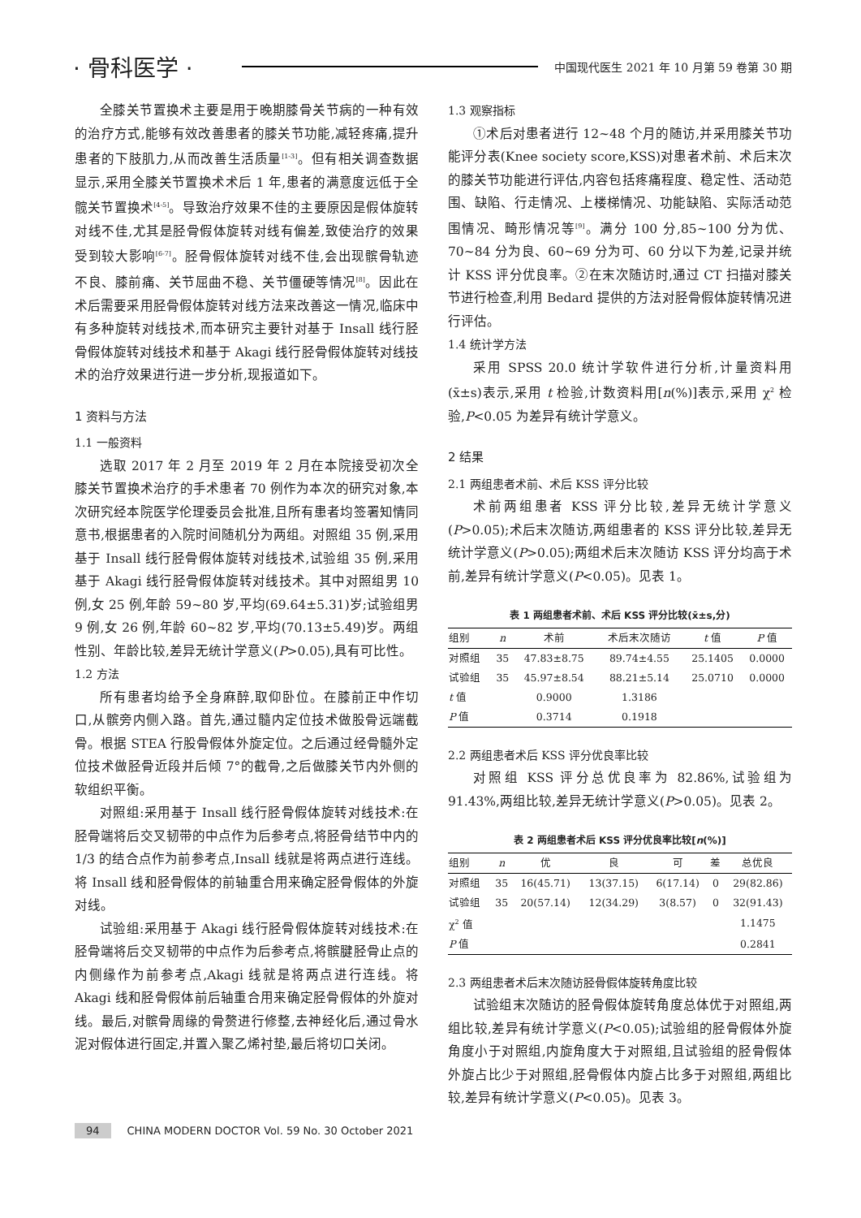· 骨科医学 · 中国现代医生 2021 年 10 月第 59 卷第 30 期
全膝关节置换术主要是用于晚期膝骨关节病的一种有效的治疗方式,能够有效改善患者的膝关节功能,减轻疼痛,提升患者的下肢肌力,从而改善生活质量<sup>[1-3]</sup>。但有相关调查数据显示,采用全膝关节置换术术后 1 年,患者的满意度远低于全髋关节置换术<sup>[4-5]</sup>。导致治疗效果不佳的主要原因是假体旋转对线不佳,尤其是胫骨假体旋转对线有偏差,致使治疗的效果受到较大影响<sup>[6-7]</sup>。胫骨假体旋转对线不佳,会出现髌骨轨迹不良、膝前痛、关节屈曲不稳、关节僵硬等情况<sup>[8]</sup>。因此在术后需要采用胫骨假体旋转对线方法来改善这一情况,临床中有多种旋转对线技术,而本研究主要针对基于 Insall 线行胫骨假体旋转对线技术和基于 Akagi 线行胫骨假体旋转对线技术的治疗效果进行进一步分析,现报道如下。
1 资料与方法
1.1 一般资料
选取 2017 年 2 月至 2019 年 2 月在本院接受初次全膝关节置换术治疗的手术患者 70 例作为本次的研究对象,本次研究经本院医学伦理委员会批准,且所有患者均签署知情同意书,根据患者的入院时间随机分为两组。对照组 35 例,采用基于 Insall 线行胫骨假体旋转对线技术,试验组 35 例,采用基于 Akagi 线行胫骨假体旋转对线技术。其中对照组男 10 例,女 25 例,年龄 59~80 岁,平均(69.64±5.31)岁;试验组男 9 例,女 26 例,年龄 60~82 岁,平均(70.13±5.49)岁。两组性别、年龄比较,差异无统计学意义(P>0.05),具有可比性。
1.2 方法
所有患者均给予全身麻醉,取仰卧位。在膝前正中作切口,从髌旁内侧入路。首先,通过髓内定位技术做股骨远端截骨。根据 STEA 行股骨假体外旋定位。之后通过经骨髓外定位技术做胫骨近段并后倾 7°的截骨,之后做膝关节内外侧的软组织平衡。
对照组:采用基于 Insall 线行胫骨假体旋转对线技术:在胫骨端将后交叉韧带的中点作为后参考点,将胫骨结节中内的 1/3 的结合点作为前参考点,Insall 线就是将两点进行连线。将 Insall 线和胫骨假体的前轴重合用来确定胫骨假体的外旋对线。
试验组:采用基于 Akagi 线行胫骨假体旋转对线技术:在胫骨端将后交叉韧带的中点作为后参考点,将髌腱胫骨止点的内侧缘作为前参考点,Akagi 线就是将两点进行连线。将 Akagi 线和胫骨假体前后轴重合用来确定胫骨假体的外旋对线。最后,对髌骨周缘的骨赘进行修整,去神经化后,通过骨水泥对假体进行固定,并置入聚乙烯衬垫,最后将切口关闭。
1.3 观察指标
①术后对患者进行 12~48 个月的随访,并采用膝关节功能评分表(Knee society score,KSS)对患者术前、术后末次的膝关节功能进行评估,内容包括疼痛程度、稳定性、活动范围、缺陷、行走情况、上楼梯情况、功能缺陷、实际活动范围情况、畸形情况等<sup>[9]</sup>。满分 100 分,85~100 分为优、70~84 分为良、60~69 分为可、60 分以下为差,记录并统计 KSS 评分优良率。②在末次随访时,通过 CT 扫描对膝关节进行检查,利用 Bedard 提供的方法对胫骨假体旋转情况进行评估。
1.4 统计学方法
采用 SPSS 20.0 统计学软件进行分析,计量资料用(x̄±s)表示,采用 t 检验,计数资料用[n(%)]表示,采用 χ<sup>2</sup> 检验,P<0.05 为差异有统计学意义。
2 结果
2.1 两组患者术前、术后 KSS 评分比较
术前两组患者 KSS 评分比较,差异无统计学意义(P>0.05);术后末次随访,两组患者的 KSS 评分比较,差异无统计学意义(P>0.05);两组术后末次随访 KSS 评分均高于术前,差异有统计学意义(P<0.05)。见表 1。
表 1 两组患者术前、术后 KSS 评分比较(x̄±s,分)
| 组别 | n | 术前 | 术后末次随访 | t 值 | P 值 |
| --- | --- | --- | --- | --- | --- |
| 对照组 | 35 | 47.83±8.75 | 89.74±4.55 | 25.1405 | 0.0000 |
| 试验组 | 35 | 45.97±8.54 | 88.21±5.14 | 25.0710 | 0.0000 |
| t 值 | | 0.9000 | 1.3186 | | |
| P 值 | | 0.3714 | 0.1918 | | |
2.2 两组患者术后 KSS 评分优良率比较
对照组 KSS 评分总优良率为 82.86%,试验组为 91.43%,两组比较,差异无统计学意义(P>0.05)。见表 2。
表 2 两组患者术后 KSS 评分优良率比较[n(%)]
| 组别 | n | 优 | 良 | 可 | 差 | 总优良 |
| --- | --- | --- | --- | --- | --- | --- |
| 对照组 | 35 | 16(45.71) | 13(37.15) | 6(17.14) | 0 | 29(82.86) |
| 试验组 | 35 | 20(57.14) | 12(34.29) | 3(8.57) | 0 | 32(91.43) |
| χ<sup>2</sup> 值 | | | | | | 1.1475 |
| P 值 | | | | | | 0.2841 |
2.3 两组患者术后末次随访胫骨假体旋转角度比较
试验组末次随访的胫骨假体旋转角度总体优于对照组,两组比较,差异有统计学意义(P<0.05);试验组的胫骨假体外旋角度小于对照组,内旋角度大于对照组,且试验组的胫骨假体外旋占比少于对照组,胫骨假体内旋占比多于对照组,两组比较,差异有统计学意义(P<0.05)。见表 3。
94 CHINA MODERN DOCTOR Vol. 59 No. 30 October 2021